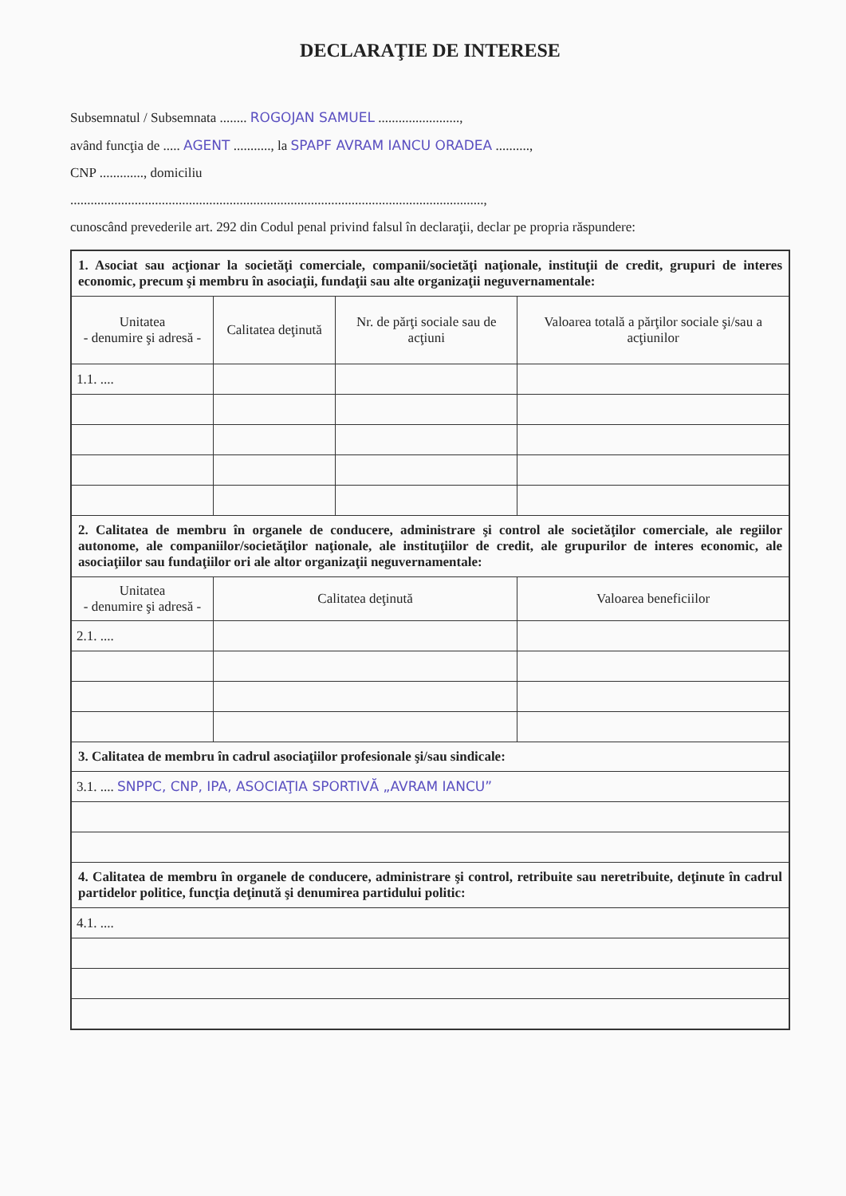DECLARAŢIE DE INTERESE
Subsemnatul / Subsemnata ........ ROGOJAN SAMUEL ........................,
având funcţia de ..... AGENT ..........., la SPAPF AVRAM IANCU ORADEA ..........,
CNP ............., domiciliu
..........................................................................................................................,
cunoscând prevederile art. 292 din Codul penal privind falsul în declaraţii, declar pe propria răspundere:
| 1. Asociat sau acţionar la societăţi comerciale, companii/societăţi naţionale, instituţii de credit, grupuri de interes economic, precum şi membru în asociaţii, fundaţii sau alte organizaţii neguvernamentale: | | | |
| Unitatea - denumire şi adresă - | Calitatea deţinută | Nr. de părţi sociale sau de acţiuni | Valoarea totală a părţilor sociale şi/sau a acţiunilor |
| 1.1. .... | | | |
| 2. Calitatea de membru în organele de conducere, administrare şi control ale societăţilor comerciale, ale regiilor autonome, ale companiilor/societăţilor naţionale, ale instituţiilor de credit, ale grupurilor de interes economic, ale asociaţiilor sau fundaţiilor ori ale altor organizaţii neguvernamentale: | | | |
| Unitatea - denumire şi adresă - | Calitatea deţinută | | Valoarea beneficiilor |
| 2.1. .... | | | |
| 3. Calitatea de membru în cadrul asociaţiilor profesionale şi/sau sindicale: | | | |
| 3.1. .... SNPPC, CNP, IPA, ASOCIAŢIA SPORTIVĂ „AVRAM IANCU” | | | |
| 4. Calitatea de membru în organele de conducere, administrare şi control, retribuite sau neretribuite, deţinute în cadrul partidelor politice, funcţia deţinută şi denumirea partidului politic: | | | |
| 4.1. .... | | | |